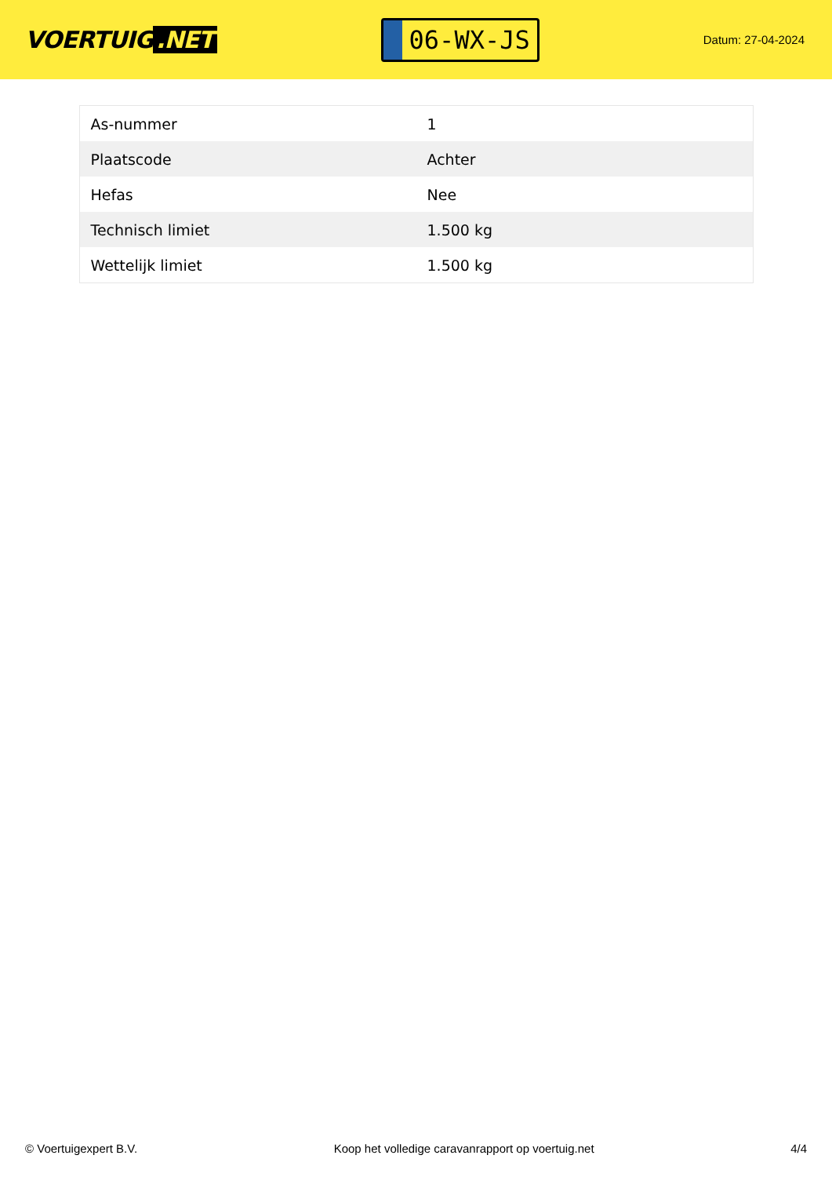VOERTUIG.NET
06-WX-JS
Datum: 27-04-2024
| As-nummer | 1 |
| Plaatscode | Achter |
| Hefas | Nee |
| Technisch limiet | 1.500 kg |
| Wettelijk limiet | 1.500 kg |
© Voertuigexpert B.V. Koop het volledige caravanrapport op voertuig.net 4/4